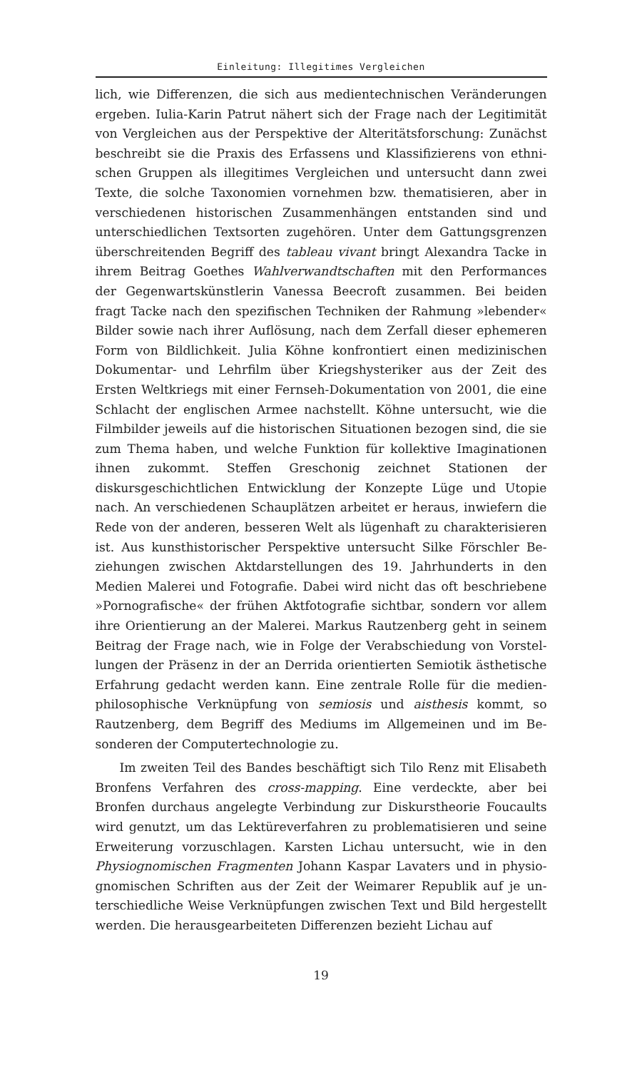Einleitung: Illegitimes Vergleichen
lich, wie Differenzen, die sich aus medientechnischen Veränderungen ergeben. Iulia-Karin Patrut nähert sich der Frage nach der Legitimität von Vergleichen aus der Perspektive der Alteritätsforschung: Zunächst beschreibt sie die Praxis des Erfassens und Klassifizierens von ethni­schen Gruppen als illegitimes Vergleichen und untersucht dann zwei Texte, die solche Taxonomien vornehmen bzw. thematisieren, aber in verschiedenen historischen Zusammenhängen entstanden sind und unterschiedlichen Textsorten zugehören. Unter dem Gattungsgrenzen überschreitenden Begriff des tableau vivant bringt Alexandra Tacke in ihrem Beitrag Goethes Wahlverwandtschaften mit den Performances der Gegenwartskünstlerin Vanessa Beecroft zusammen. Bei beiden fragt Tacke nach den spezifischen Techniken der Rahmung »lebender« Bilder sowie nach ihrer Auflösung, nach dem Zerfall dieser ephemeren Form von Bildlichkeit. Julia Köhne konfrontiert einen medizinischen Dokumentar- und Lehrfilm über Kriegshysteriker aus der Zeit des Ersten Weltkriegs mit einer Fernseh-Dokumentation von 2001, die eine Schlacht der englischen Armee nachstellt. Köhne untersucht, wie die Filmbilder jeweils auf die historischen Situationen bezogen sind, die sie zum Thema haben, und welche Funktion für kollektive Imagi­nationen ihnen zukommt. Steffen Greschonig zeichnet Stationen der diskursgeschichtlichen Entwicklung der Konzepte Lüge und Utopie nach. An verschiedenen Schauplätzen arbeitet er heraus, inwiefern die Rede von der anderen, besseren Welt als lügenhaft zu charakterisieren ist. Aus kunsthistorischer Perspektive untersucht Silke Förschler Be­ziehungen zwischen Aktdarstellungen des 19. Jahrhunderts in den Medien Malerei und Fotografie. Dabei wird nicht das oft beschriebene »Pornografische« der frühen Aktfotografie sichtbar, sondern vor allem ihre Orientierung an der Malerei. Markus Rautzenberg geht in seinem Beitrag der Frage nach, wie in Folge der Verabschiedung von Vorstel­lungen der Präsenz in der an Derrida orientierten Semiotik ästhetische Erfahrung gedacht werden kann. Eine zentrale Rolle für die medien­philosophische Verknüpfung von semiosis und aisthesis kommt, so Rautzenberg, dem Begriff des Mediums im Allgemeinen und im Be­sonderen der Computertechnologie zu.
Im zweiten Teil des Bandes beschäftigt sich Tilo Renz mit Elisa­beth Bronfens Verfahren des cross-mapping. Eine verdeckte, aber bei Bronfen durchaus angelegte Verbindung zur Diskurstheorie Foucaults wird genutzt, um das Lektüreverfahren zu problematisieren und seine Erweiterung vorzuschlagen. Karsten Lichau untersucht, wie in den Physiognomischen Fragmenten Johann Kaspar Lavaters und in physio­gnomischen Schriften aus der Zeit der Weimarer Republik auf je un­terschiedliche Weise Verknüpfungen zwischen Text und Bild herge­stellt werden. Die herausgearbeiteten Differenzen bezieht Lichau auf
19